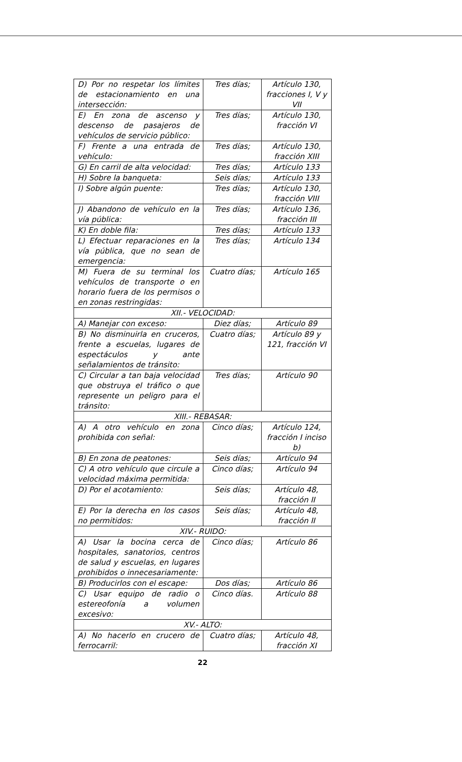| D) Por no respetar los límites de estacionamiento en una intersección: | Tres días; | Artículo 130, fracciones I, V y VII |
| E) En zona de ascenso y descenso de pasajeros de vehículos de servicio público: | Tres días; | Artículo 130, fracción VI |
| F) Frente a una entrada de vehículo: | Tres días; | Artículo 130, fracción XIII |
| G) En carril de alta velocidad: | Tres días; | Artículo 133 |
| H) Sobre la banqueta: | Seis días; | Artículo 133 |
| I) Sobre algún puente: | Tres días; | Artículo 130, fracción VIII |
| J) Abandono de vehículo en la vía pública: | Tres días; | Artículo 136, fracción III |
| K) En doble fila: | Tres días; | Artículo 133 |
| L) Efectuar reparaciones en la vía pública, que no sean de emergencia: | Tres días; | Artículo 134 |
| M) Fuera de su terminal los vehículos de transporte o en horario fuera de los permisos o en zonas restringidas: | Cuatro días; | Artículo 165 |
| XII.- VELOCIDAD: | | |
| A) Manejar con exceso: | Diez días; | Artículo 89 |
| B) No disminuirla en cruceros, frente a escuelas, lugares de espectáculos y ante señalamientos de tránsito: | Cuatro días; | Artículo 89 y 121, fracción VI |
| C) Circular a tan baja velocidad que obstruya el tráfico o que represente un peligro para el tránsito: | Tres días; | Artículo 90 |
| XIII.- REBASAR: | | |
| A) A otro vehículo en zona prohibida con señal: | Cinco días; | Artículo 124, fracción I inciso b) |
| B) En zona de peatones: | Seis días; | Artículo 94 |
| C) A otro vehículo que circule a velocidad máxima permitida: | Cinco días; | Artículo 94 |
| D) Por el acotamiento: | Seis días; | Artículo 48, fracción II |
| E) Por la derecha en los casos no permitidos: | Seis días; | Artículo 48, fracción II |
| XIV.- RUIDO: | | |
| A) Usar la bocina cerca de hospitales, sanatorios, centros de salud y escuelas, en lugares prohibidos o innecesariamente: | Cinco días; | Artículo 86 |
| B) Producirlos con el escape: | Dos días; | Artículo 86 |
| C) Usar equipo de radio o estereofonía a volumen excesivo: | Cinco días. | Artículo 88 |
| XV.- ALTO: | | |
| A) No hacerlo en crucero de ferrocarril: | Cuatro días; | Artículo 48, fracción XI |
22